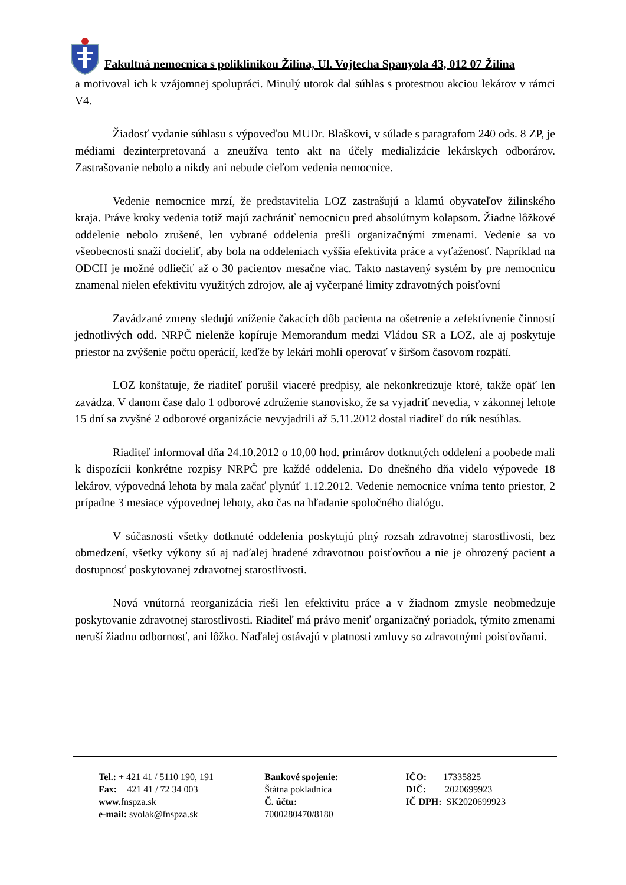Fakultná nemocnica s poliklinikou Žilina, Ul. Vojtecha Spanyola 43, 012 07 Žilina
a motivoval ich k vzájomnej spolupráci. Minulý utorok dal súhlas s protestnou akciou lekárov v rámci V4.
Žiadosť vydanie súhlasu s výpoveďou MUDr. Blaškovi, v súlade s paragrafom 240 ods. 8 ZP, je médiami dezinterpretovaná a zneužíva tento akt na účely medializácie lekárskych odborárov. Zastrašovanie nebolo a nikdy ani nebude cieľom vedenia nemocnice.
Vedenie nemocnice mrzí, že predstavitelia LOZ zastrašujú a klamú obyvateľov žilinského kraja. Práve kroky vedenia totiž majú zachrániť nemocnicu pred absolútnym kolapsom. Žiadne lôžkové oddelenie nebolo zrušené, len vybrané oddelenia prešli organizačnými zmenami. Vedenie sa vo všeobecnosti snaží docieliť, aby bola na oddeleniach vyššia efektivita práce a vyťaženosť. Napríklad na ODCH je možné odliečiť až o 30 pacientov mesačne viac. Takto nastavený systém by pre nemocnicu znamenal nielen efektivitu využitých zdrojov, ale aj vyčerpané limity zdravotných poisťovní
Zavádzané zmeny sledujú zníženie čakacích dôb pacienta na ošetrenie a zefektívnenie činností jednotlivých odd. NRPČ nielenže kopíruje Memorandum medzi Vládou SR a LOZ, ale aj poskytuje priestor na zvýšenie počtu operácií, keďže by lekári mohli operovať v širšom časovom rozpätí.
LOZ konštatuje, že riaditeľ porušil viaceré predpisy, ale nekonkretizuje ktoré, takže opäť len zavádza. V danom čase dalo 1 odborové združenie stanovisko, že sa vyjadriť nevedia, v zákonnej lehote 15 dní sa zvyšné 2 odborové organizácie nevyjadrili až 5.11.2012 dostal riaditeľ do rúk nesúhlas.
Riaditeľ informoval dňa 24.10.2012 o 10,00 hod. primárov dotknutých oddelení a poobede mali k dispozícii konkrétne rozpisy NRPČ pre každé oddelenia. Do dnešného dňa videlo výpovede 18 lekárov, výpovedná lehota by mala začať plynúť 1.12.2012. Vedenie nemocnice vníma tento priestor, 2 prípadne 3 mesiace výpovednej lehoty, ako čas na hľadanie spoločného dialógu.
V súčasnosti všetky dotknuté oddelenia poskytujú plný rozsah zdravotnej starostlivosti, bez obmedzení, všetky výkony sú aj naďalej hradené zdravotnou poisťovňou a nie je ohrozený pacient a dostupnosť poskytovanej zdravotnej starostlivosti.
Nová vnútorná reorganizácia rieši len efektivitu práce a v žiadnom zmysle neobmedzuje poskytovanie zdravotnej starostlivosti. Riaditeľ má právo meniť organizačný poriadok, týmito zmenami neruší žiadnu odbornosť, ani lôžko. Naďalej ostávajú v platnosti zmluvy so zdravotnými poisťovňami.
Tel.: + 421 41 / 5110 190, 191
Fax: + 421 41 / 72 34 003
www. fnspza.sk
e-mail: svolak@fnspza.sk
Bankové spojenie:
Štátna pokladnica
Č. účtu:
7000280470/8180
IČO: 17335825
DIČ: 2020699923
IČ DPH: SK2020699923